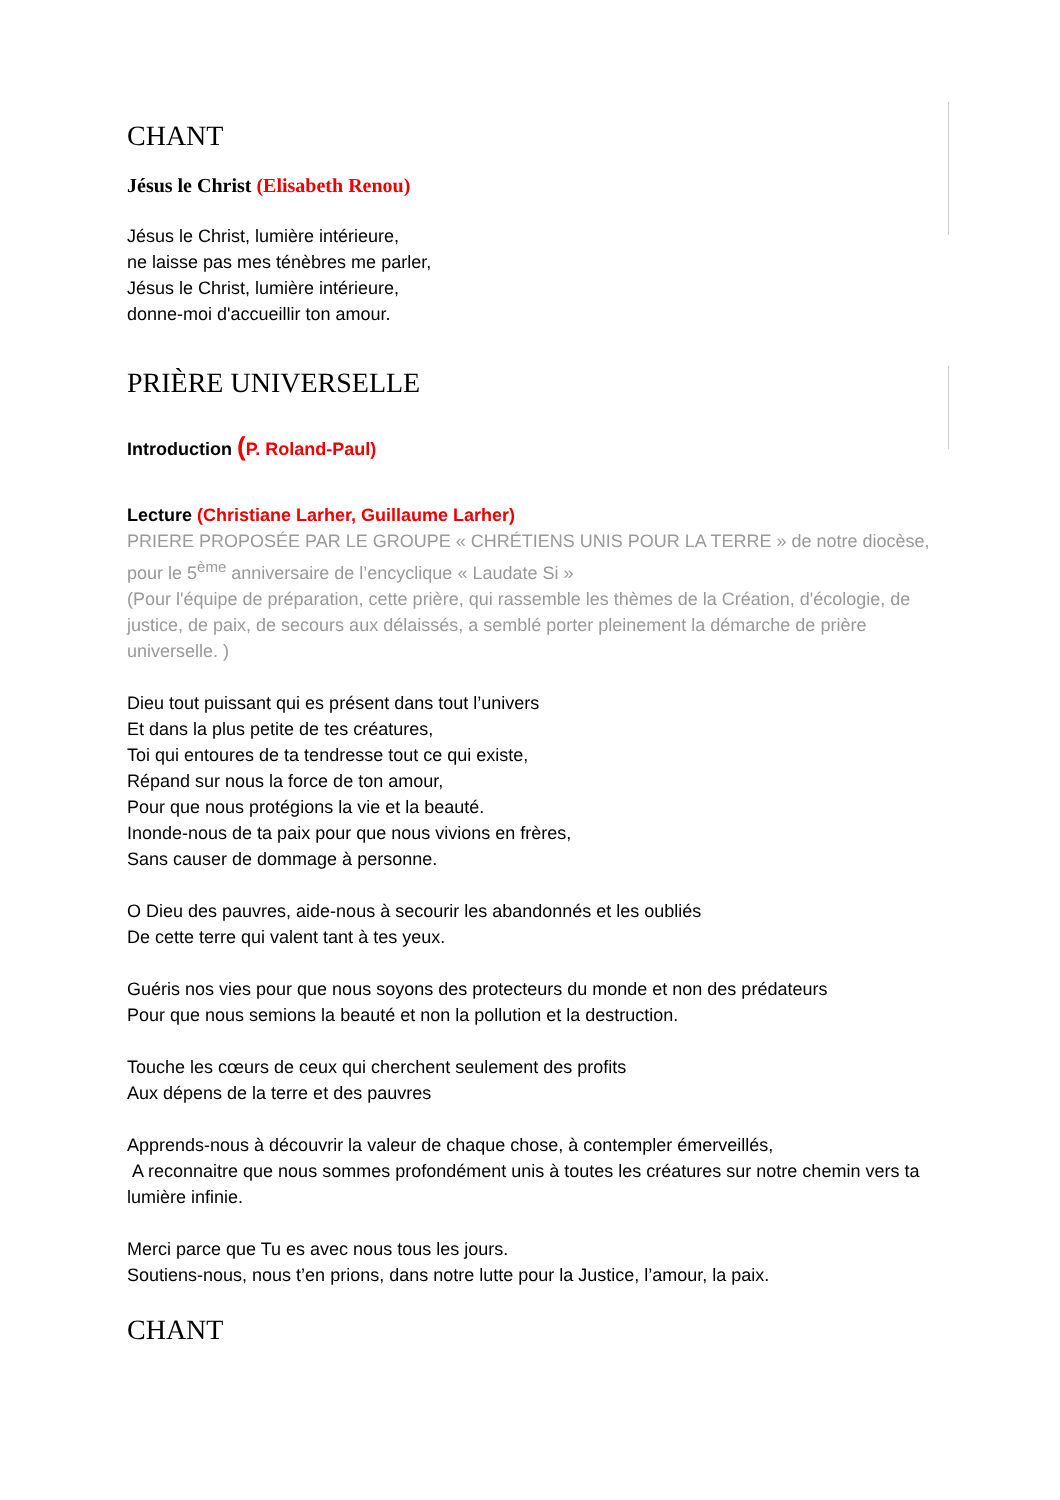CHANT
Jésus le Christ (Elisabeth Renou)
Jésus le Christ, lumière intérieure,
ne laisse pas mes ténèbres me parler,
Jésus le Christ, lumière intérieure,
donne-moi d'accueillir ton amour.
PRIÈRE UNIVERSELLE
Introduction (P. Roland-Paul)
Lecture (Christiane Larher, Guillaume Larher)
PRIERE PROPOSÉE PAR LE GROUPE « CHRÉTIENS UNIS POUR LA TERRE » de notre diocèse, pour le 5<sup>ème</sup> anniversaire de l’encyclique « Laudate Si »
(Pour l'équipe de préparation, cette prière, qui rassemble les thèmes de la Création, d'écologie, de justice, de paix, de secours aux délaissés, a semblé porter pleinement la démarche de prière universelle. )
Dieu tout puissant qui es présent dans tout l’univers
Et dans la plus petite de tes créatures,
Toi qui entoures de ta tendresse tout ce qui existe,
Répand sur nous la force de ton amour,
Pour que nous protégions la vie et la beauté.
Inonde-nous de ta paix pour que nous vivions en frères,
Sans causer de dommage à personne.
O Dieu des pauvres, aide-nous à secourir les abandonnés et les oubliés
De cette terre qui valent tant à tes yeux.
Guéris nos vies pour que nous soyons des protecteurs du monde et non des prédateurs
Pour que nous semions la beauté et non la pollution et la destruction.
Touche les cœurs de ceux qui cherchent seulement des profits
Aux dépens de la terre et des pauvres
Apprends-nous à découvrir la valeur de chaque chose, à contempler émerveillés,
A reconnaitre que nous sommes profondément unis à toutes les créatures sur notre chemin vers ta lumière infinie.
Merci parce que Tu es avec nous tous les jours.
Soutiens-nous, nous t’en prions, dans notre lutte pour la Justice, l’amour, la paix.
CHANT